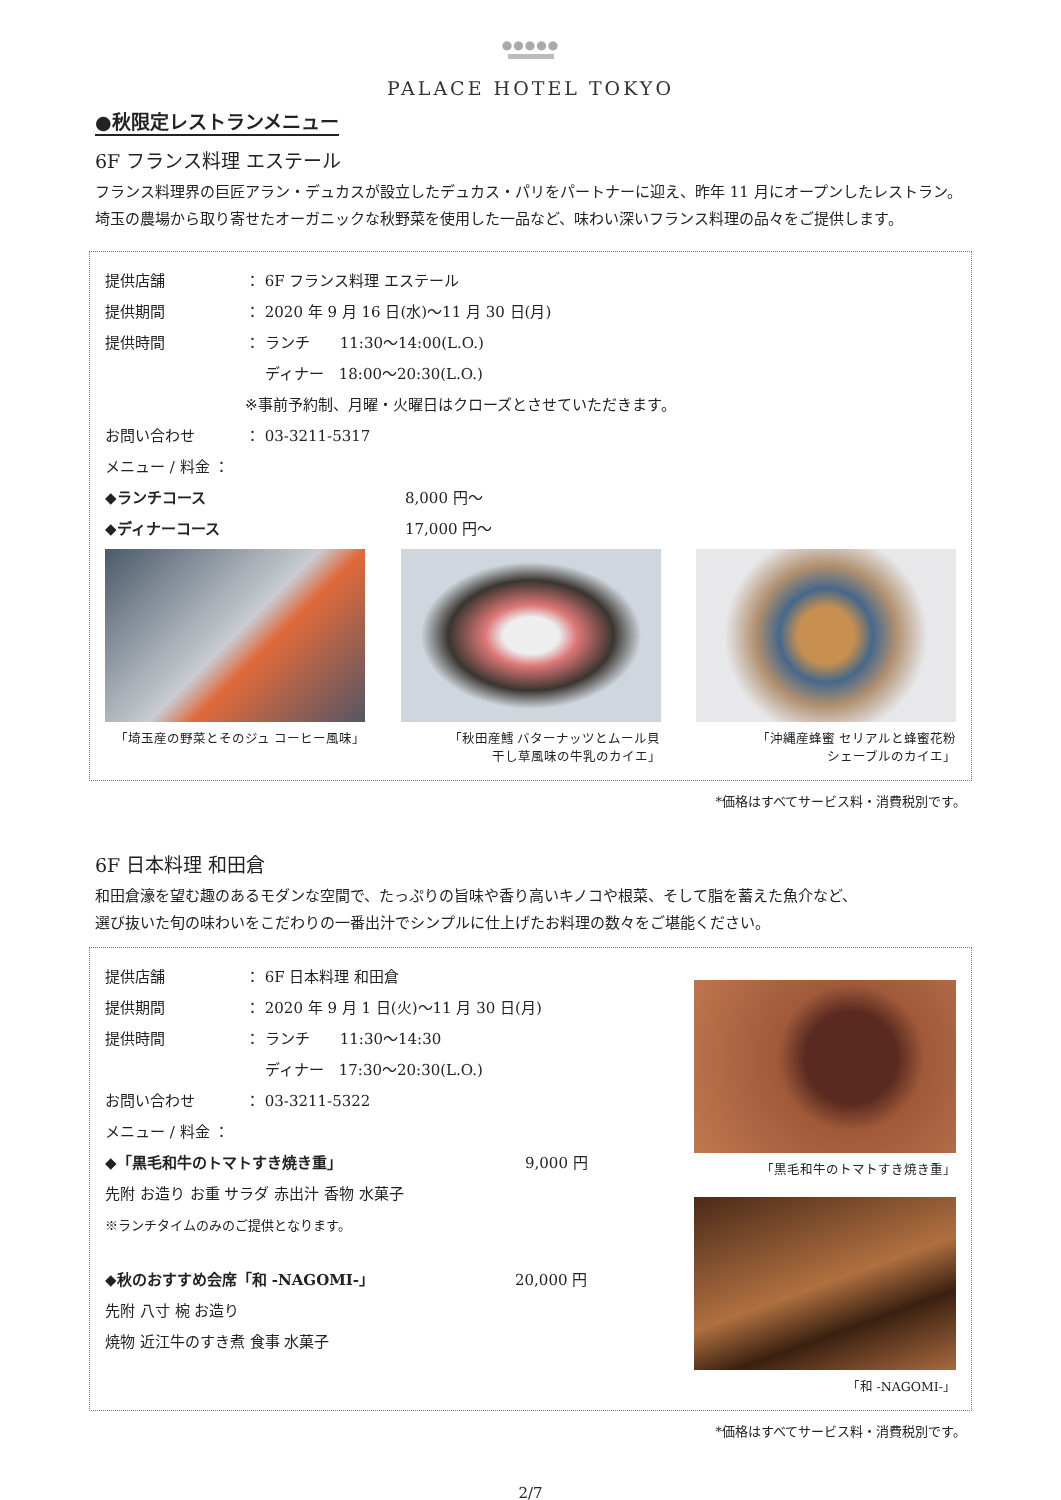●●●●●
PALACE HOTEL TOKYO
●秋限定レストランメニュー
6F フランス料理 エステール
フランス料理界の巨匠アラン・デュカスが設立したデュカス・パリをパートナーに迎え、昨年 11 月にオープンしたレストラン。
埼玉の農場から取り寄せたオーガニックな秋野菜を使用した一品など、味わい深いフランス料理の品々をご提供します。
提供店舗 ： 6F フランス料理 エステール
提供期間 ： 2020 年 9 月 16 日(水)～11 月 30 日(月)
提供時間 ： ランチ　　11:30～14:00(L.O.)
　 ディナー　18:00～20:30(L.O.)
※事前予約制、月曜・火曜日はクローズとさせていただきます。
お問い合わせ ： 03-3211-5317
メニュー / 料金 ：
◆ランチコース 8,000 円～
◆ディナーコース 17,000 円～
「埼玉産の野菜とそのジュ コーヒー風味」
「秋田産鱈 バターナッツとムール貝
干し草風味の牛乳のカイエ」
「沖縄産蜂蜜 セリアルと蜂蜜花粉
シェーブルのカイエ」
*価格はすべてサービス料・消費税別です。
6F 日本料理 和田倉
和田倉濠を望む趣のあるモダンな空間で、たっぷりの旨味や香り高いキノコや根菜、そして脂を蓄えた魚介など、
選び抜いた旬の味わいをこだわりの一番出汁でシンプルに仕上げたお料理の数々をご堪能ください。
提供店舗 ： 6F 日本料理 和田倉
提供期間 ： 2020 年 9 月 1 日(火)～11 月 30 日(月)
提供時間 ： ランチ　　11:30～14:30
　 ディナー　17:30～20:30(L.O.)
お問い合わせ ： 03-3211-5322
メニュー / 料金 ：
◆「黒毛和牛のトマトすき焼き重」 9,000 円
先附 お造り お重 サラダ 赤出汁 香物 水菓子
※ランチタイムのみのご提供となります。
◆秋のおすすめ会席「和 -NAGOMI-」 20,000 円
先附 八寸 椀 お造り
焼物 近江牛のすき煮 食事 水菓子
「黒毛和牛のトマトすき焼き重」
「和 -NAGOMI-」
*価格はすべてサービス料・消費税別です。
2/7